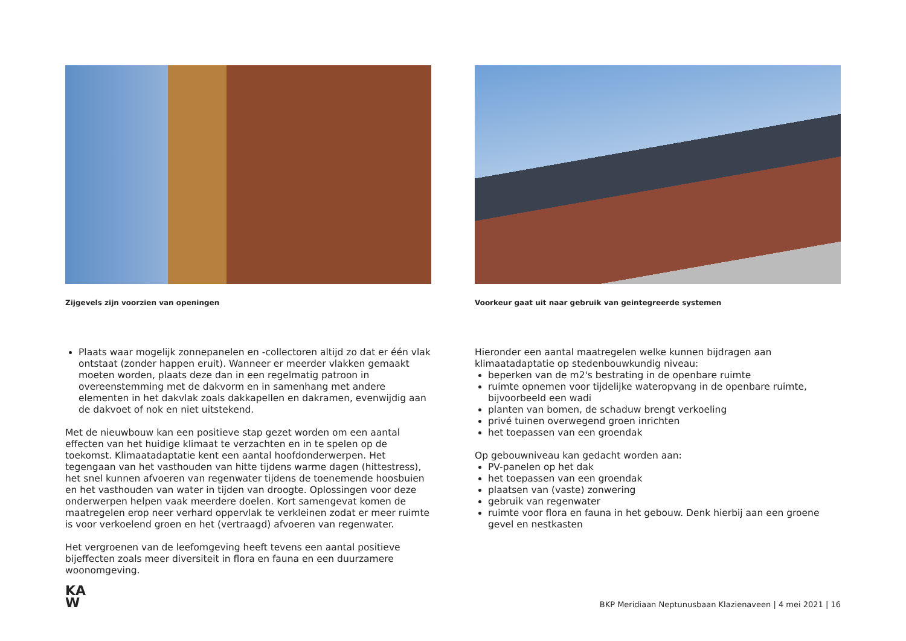Zijgevels zijn voorzien van openingen
Plaats waar mogelijk zonnepanelen en -collectoren altijd zo dat er één vlak ontstaat (zonder happen eruit). Wanneer er meerder vlakken gemaakt moeten worden, plaats deze dan in een regelmatig patroon in overeenstemming met de dakvorm en in samenhang met andere elementen in het dakvlak zoals dakkapellen en dakramen, evenwijdig aan de dakvoet of nok en niet uitstekend.
Met de nieuwbouw kan een positieve stap gezet worden om een aantal effecten van het huidige klimaat te verzachten en in te spelen op de toekomst. Klimaatadaptatie kent een aantal hoofdonderwerpen. Het tegengaan van het vasthouden van hitte tijdens warme dagen (hittestress), het snel kunnen afvoeren van regenwater tijdens de toenemende hoosbuien en het vasthouden van water in tijden van droogte. Oplossingen voor deze onderwerpen helpen vaak meerdere doelen. Kort samengevat komen de maatregelen erop neer verhard oppervlak te verkleinen zodat er meer ruimte is voor verkoelend groen en het (vertraagd) afvoeren van regenwater.
Het vergroenen van de leefomgeving heeft tevens een aantal positieve bijeffecten zoals meer diversiteit in flora en fauna en een duurzamere woonomgeving.
Voorkeur gaat uit naar gebruik van geintegreerde systemen
Hieronder een aantal maatregelen welke kunnen bijdragen aan klimaatadaptatie op stedenbouwkundig niveau:
beperken van de m2's bestrating in de openbare ruimte
ruimte opnemen voor tijdelijke wateropvang in de openbare ruimte, bijvoorbeeld een wadi
planten van bomen, de schaduw brengt verkoeling
privé tuinen overwegend groen inrichten
het toepassen van een groendak
Op gebouwniveau kan gedacht worden aan:
PV-panelen op het dak
het toepassen van een groendak
plaatsen van (vaste) zonwering
gebruik van regenwater
ruimte voor flora en fauna in het gebouw. Denk hierbij aan een groene gevel en nestkasten
KA
W
BKP Meridiaan Neptunusbaan Klazienaveen | 4 mei 2021 | 16